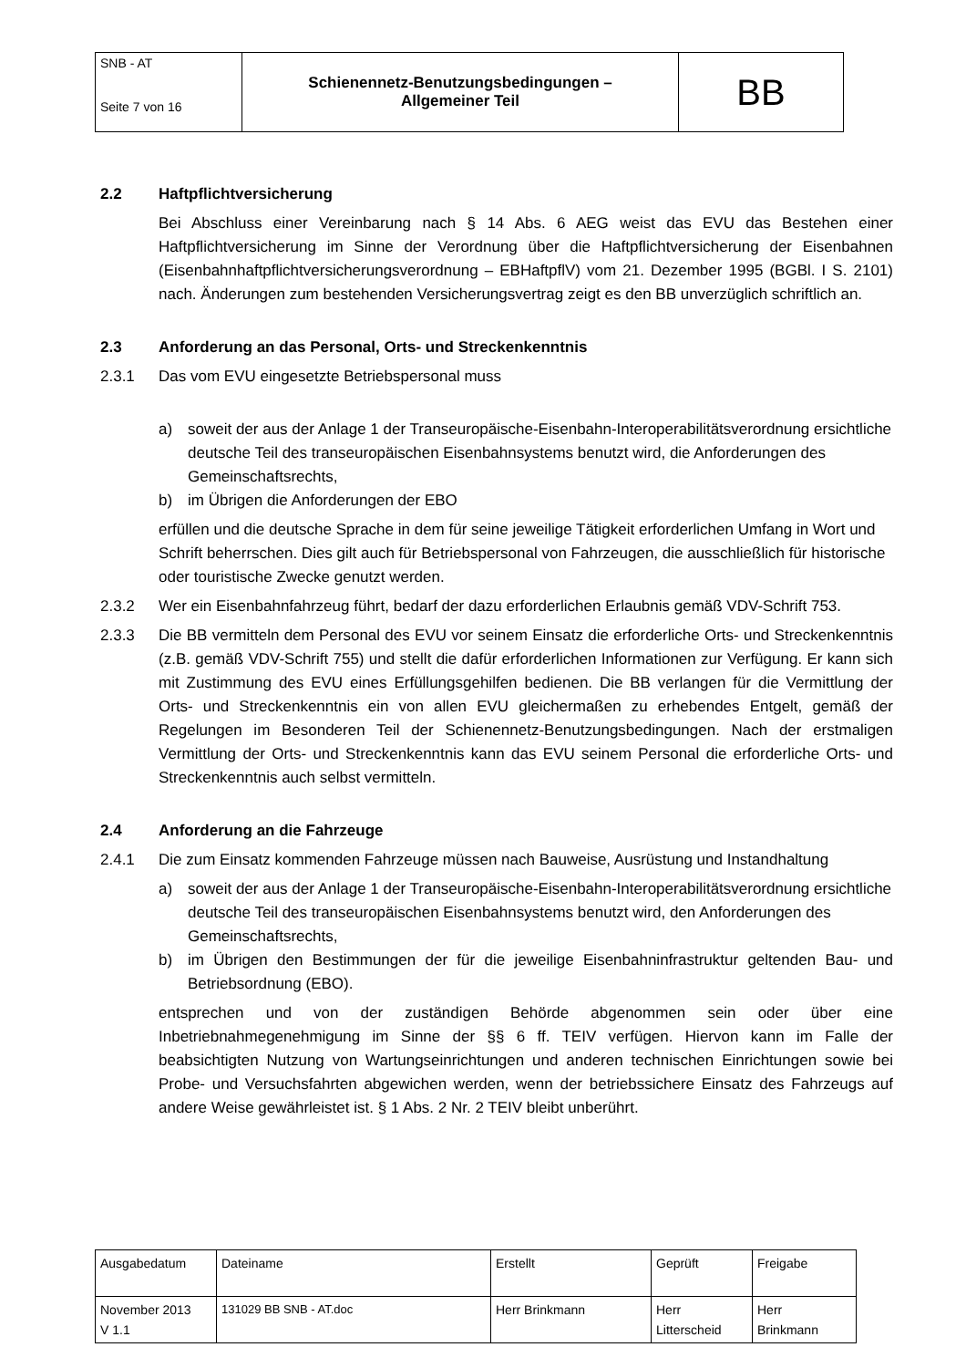| SNB - AT Seite 7 von 16 | Schienennetz-Benutzungsbedingungen – Allgemeiner Teil | BB |
2.2 Haftpflichtversicherung
Bei Abschluss einer Vereinbarung nach § 14 Abs. 6 AEG weist das EVU das Bestehen einer Haftpflichtversicherung im Sinne der Verordnung über die Haftpflichtversicherung der Eisenbahnen (Eisenbahnhaftpflichtversicherungsverordnung – EBHaftpflV) vom 21. Dezember 1995 (BGBl. I S. 2101) nach. Änderungen zum bestehenden Versicherungsvertrag zeigt es den BB unverzüglich schriftlich an.
2.3 Anforderung an das Personal, Orts- und Streckenkenntnis
2.3.1 Das vom EVU eingesetzte Betriebspersonal muss
a) soweit der aus der Anlage 1 der Transeuropäische-Eisenbahn-Interoperabilitätsverordnung ersichtliche deutsche Teil des transeuropäischen Eisenbahnsystems benutzt wird, die Anforderungen des Gemeinschaftsrechts,
b) im Übrigen die Anforderungen der EBO
erfüllen und die deutsche Sprache in dem für seine jeweilige Tätigkeit erforderlichen Umfang in Wort und Schrift beherrschen. Dies gilt auch für Betriebspersonal von Fahrzeugen, die ausschließlich für historische oder touristische Zwecke genutzt werden.
2.3.2 Wer ein Eisenbahnfahrzeug führt, bedarf der dazu erforderlichen Erlaubnis gemäß VDV-Schrift 753.
2.3.3 Die BB vermitteln dem Personal des EVU vor seinem Einsatz die erforderliche Orts- und Streckenkenntnis (z.B. gemäß VDV-Schrift 755) und stellt die dafür erforderlichen Informationen zur Verfügung. Er kann sich mit Zustimmung des EVU eines Erfüllungsgehilfen bedienen. Die BB verlangen für die Vermittlung der Orts- und Streckenkenntnis ein von allen EVU gleichermaßen zu erhebendes Entgelt, gemäß der Regelungen im Besonderen Teil der Schienennetz-Benutzungsbedingungen. Nach der erstmaligen Vermittlung der Orts- und Streckenkenntnis kann das EVU seinem Personal die erforderliche Orts- und Streckenkenntnis auch selbst vermitteln.
2.4 Anforderung an die Fahrzeuge
2.4.1 Die zum Einsatz kommenden Fahrzeuge müssen nach Bauweise, Ausrüstung und Instandhaltung
a) soweit der aus der Anlage 1 der Transeuropäische-Eisenbahn-Interoperabilitätsverordnung ersichtliche deutsche Teil des transeuropäischen Eisenbahnsystems benutzt wird, den Anforderungen des Gemeinschaftsrechts,
b) im Übrigen den Bestimmungen der für die jeweilige Eisenbahninfrastruktur geltenden Bau- und Betriebsordnung (EBO).
entsprechen und von der zuständigen Behörde abgenommen sein oder über eine Inbetriebnahmegenehmigung im Sinne der §§ 6 ff. TEIV verfügen. Hiervon kann im Falle der beabsichtigten Nutzung von Wartungseinrichtungen und anderen technischen Einrichtungen sowie bei Probe- und Versuchsfahrten abgewichen werden, wenn der betriebssichere Einsatz des Fahrzeugs auf andere Weise gewährleistet ist. § 1 Abs. 2 Nr. 2 TEIV bleibt unberührt.
| Ausgabedatum | Dateiname | Erstellt | Geprüft | Freigabe |
| November 2013 V 1.1 | 131029 BB SNB - AT.doc | Herr Brinkmann | Herr Litterscheid | Herr Brinkmann |